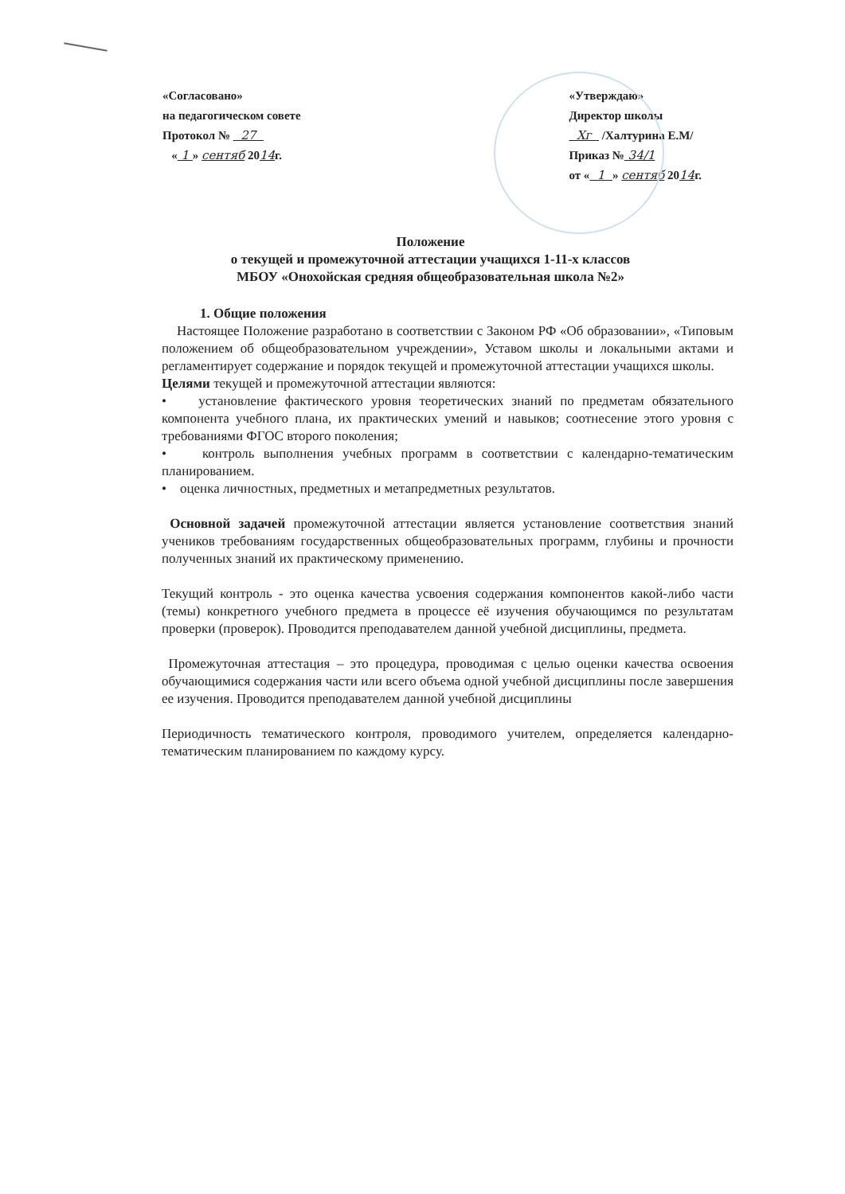«Согласовано»
на педагогическом совете
Протокол № 27
« 1 » сентяб 2014г.
«Утверждаю»
Директор школы
Хг /Халтурина Е.М/
Приказ № 34/1
от « 1 » сентяб 2014г.
Положение
о текущей и промежуточной аттестации учащихся 1-11-х классов
МБОУ «Онохойская средняя общеобразовательная школа №2»
1. Общие положения
Настоящее Положение разработано в соответствии с Законом РФ «Об образовании», «Типовым положением об общеобразовательном учреждении», Уставом школы и локальными актами и регламентирует содержание и порядок текущей и промежуточной аттестации учащихся школы.
Целями текущей и промежуточной аттестации являются:
• установление фактического уровня теоретических знаний по предметам обязательного компонента учебного плана, их практических умений и навыков; соотнесение этого уровня с требованиями ФГОС второго поколения;
• контроль выполнения учебных программ в соответствии с календарно-тематическим планированием.
• оценка личностных, предметных и метапредметных результатов.
Основной задачей промежуточной аттестации является установление соответствия знаний учеников требованиям государственных общеобразовательных программ, глубины и прочности полученных знаний их практическому применению.
Текущий контроль - это оценка качества усвоения содержания компонентов какой-либо части (темы) конкретного учебного предмета в процессе её изучения обучающимся по результатам проверки (проверок). Проводится преподавателем данной учебной дисциплины, предмета.
Промежуточная аттестация – это процедура, проводимая с целью оценки качества освоения обучающимися содержания части или всего объема одной учебной дисциплины после завершения ее изучения. Проводится преподавателем данной учебной дисциплины
Периодичность тематического контроля, проводимого учителем, определяется календарно-тематическим планированием по каждому курсу.